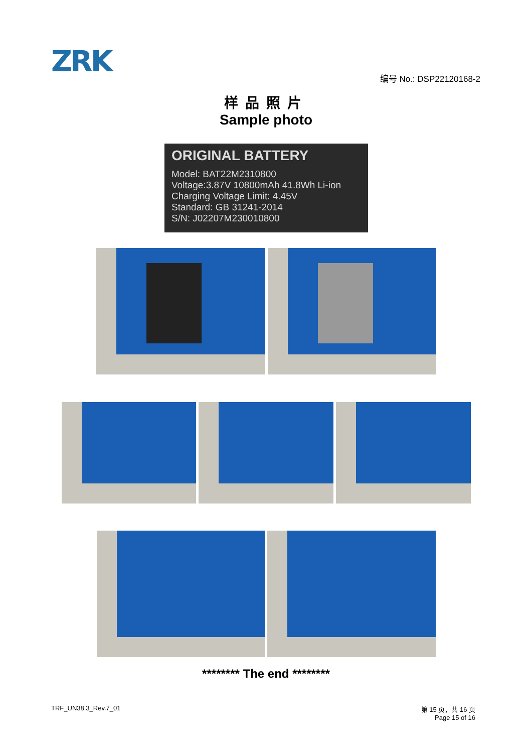ZRK 编号 No.: DSP22120168-2
样品照片
Sample photo
ORIGINAL BATTERY
Model: BAT22M2310800
Voltage:3.87V 10800mAh 41.8Wh Li-ion
Charging Voltage Limit: 4.45V
Standard: GB 31241-2014
S/N: J02207M230010800
******** The end ********
TRF_UN38.3_Rev.7_01
第 15 页，共 16 页
Page 15 of 16